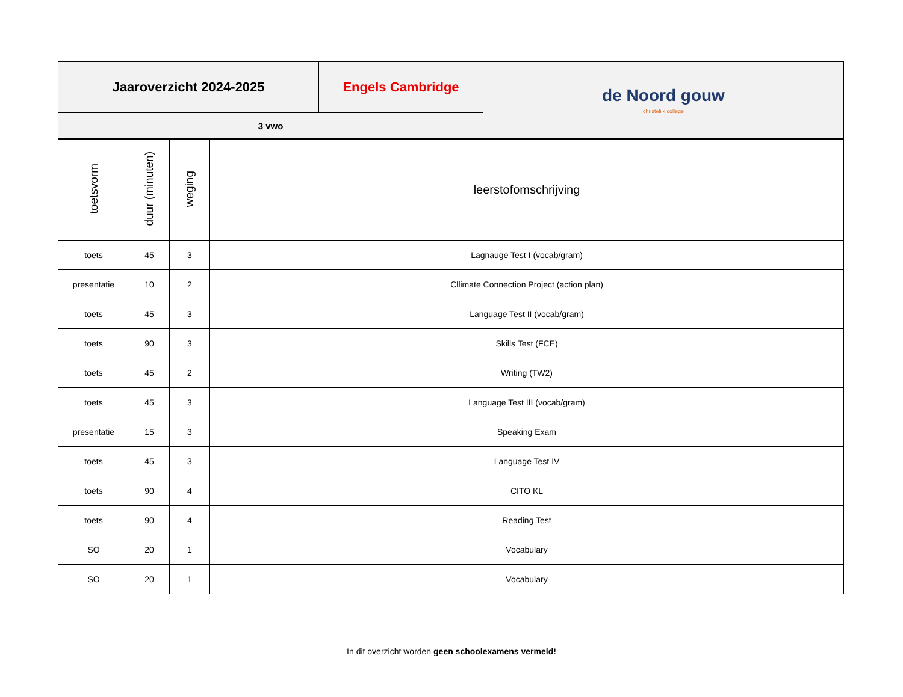| Jaaroverzicht 2024-2025 | Engels Cambridge | de Noord gouw christelijk college |
| 3 vwo | | |
| toetsvorm | duur (minuten) | weging | leerstofomschrijving |
| --- | --- | --- | --- |
| toets | 45 | 3 | Lagnauge Test I (vocab/gram) |
| presentatie | 10 | 2 | Cllimate Connection Project (action plan) |
| toets | 45 | 3 | Language Test II (vocab/gram) |
| toets | 90 | 3 | Skills Test (FCE) |
| toets | 45 | 2 | Writing (TW2) |
| toets | 45 | 3 | Language Test III (vocab/gram) |
| presentatie | 15 | 3 | Speaking Exam |
| toets | 45 | 3 | Language Test IV |
| toets | 90 | 4 | CITO KL |
| toets | 90 | 4 | Reading Test |
| SO | 20 | 1 | Vocabulary |
| SO | 20 | 1 | Vocabulary |
In dit overzicht worden geen schoolexamens vermeld!